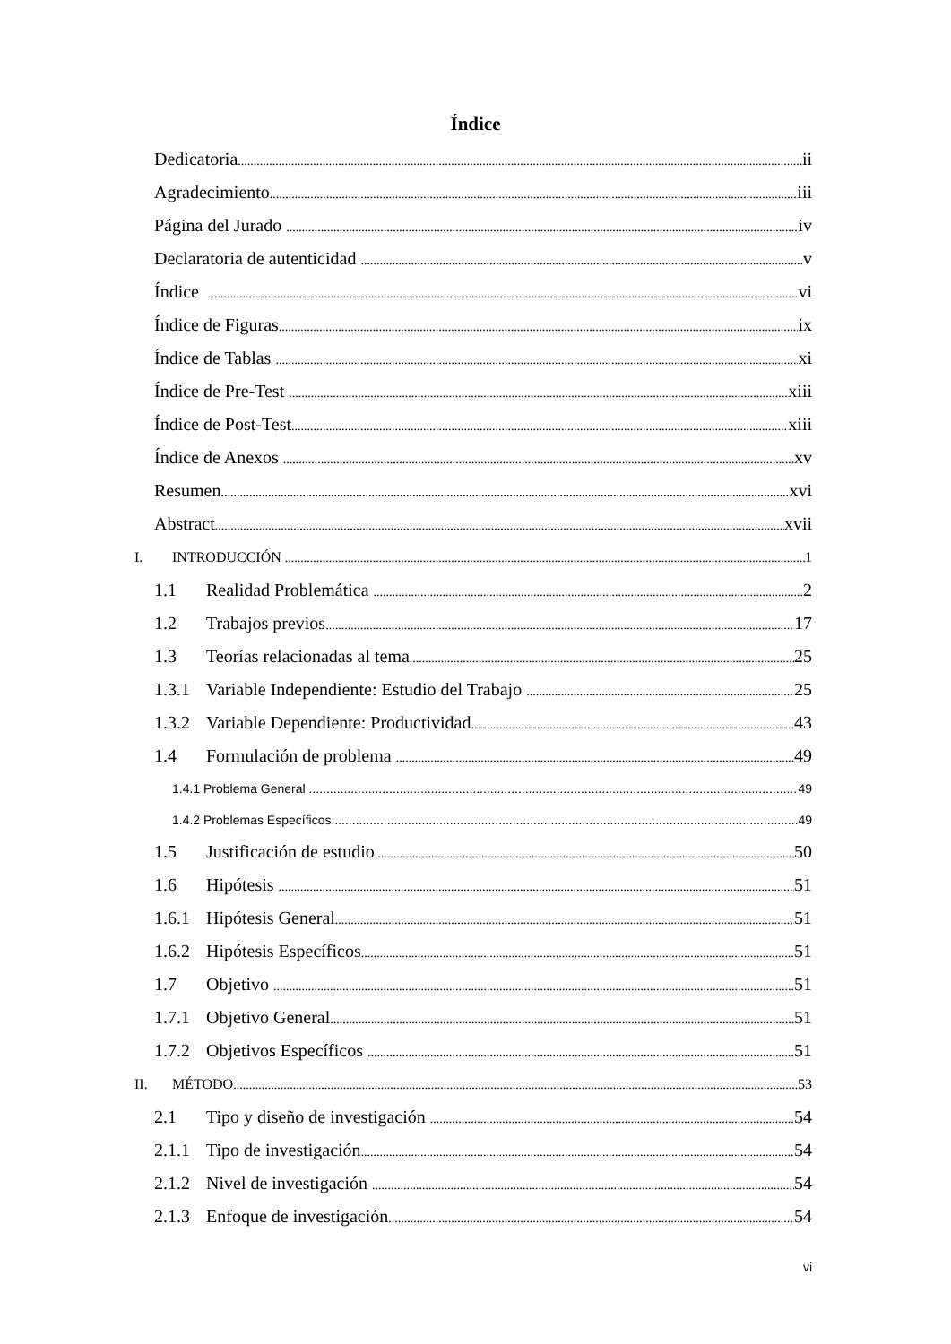Índice
Dedicatoria ii
Agradecimiento iii
Página del Jurado iv
Declaratoria de autenticidad v
Índice vi
Índice de Figuras ix
Índice de Tablas xi
Índice de Pre-Test xiii
Índice de Post-Test xiii
Índice de Anexos xv
Resumen xvi
Abstract xvii
I. INTRODUCCIÓN 1
1.1 Realidad Problemática 2
1.2 Trabajos previos 17
1.3 Teorías relacionadas al tema 25
1.3.1 Variable Independiente: Estudio del Trabajo 25
1.3.2 Variable Dependiente: Productividad 43
1.4 Formulación de problema 49
1.4.1 Problema General 49
1.4.2 Problemas Específicos 49
1.5 Justificación de estudio 50
1.6 Hipótesis 51
1.6.1 Hipótesis General 51
1.6.2 Hipótesis Específicos 51
1.7 Objetivo 51
1.7.1 Objetivo General 51
1.7.2 Objetivos Específicos 51
II. MÉTODO 53
2.1 Tipo y diseño de investigación 54
2.1.1 Tipo de investigación 54
2.1.2 Nivel de investigación 54
2.1.3 Enfoque de investigación 54
vi